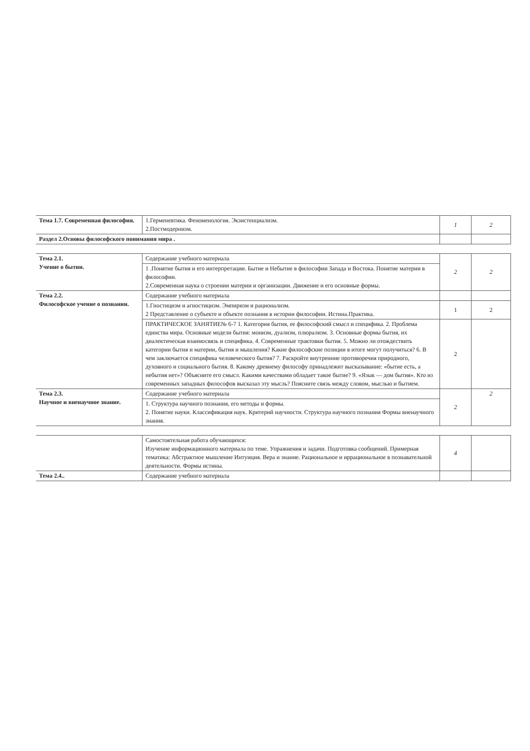| Тема 1.7. Современная философия. | 1.Герменевтика. Феноменология. Экзистенциализм. 2.Постмодернизм. | 1 | 2 |
| Раздел 2.Основы философского понимания мира . | | | |
| Тема 2.1. Учение о бытии. | Содержание учебного материала | 2 | 2 |
| | 1 .Понятие бытия и его интерпретации. Бытие и Небытие в философии Запада и Востока. Понятие материи в философии. 2.Современная наука о строении материи и организации. Движение и его основные формы. | | |
| Тема 2.2. Философское учение о познании. | Содержание учебного материала | | |
| | 1.Гностицизм и агностицизм. Эмпиризм и рационализм. 2 Представление о субъекте и объекте познания в истории философии. Истина.Практика. | 1 | 2 |
| | ПРАКТИЧЕСКОЕ ЗАНЯТИЕ№ 6-7 1. Категория бытия, ее философский смысл и специфика. 2. Проблема единства мира. Основные модели бытия: монизм, дуализм, плюрализм. 3. Основные формы бытия, их диалектическая взаимосвязь и специфика. 4. Современные трактовки бытия. 5. Можно ли отождествить категории бытия и материи, бытия и мышления? Какие философские позиции в итоге могут получиться? 6. В чем заключается специфика человеческого бытия? 7. Раскройте внутренние противоречия природного, духовного и социального бытия. 8. Какому древнему философу принадлежит высказывание: «бытие есть, а небытия нет»? Объясните его смысл. Какими качествами обладает такое бытие? 9. «Язык — дом бытия». Кто из современных западных философов высказал эту мысль? Поясните связь между словом, мыслью и бытием. | 2 | |
| Тема 2.3. Научное и вненаучное знание. | Содержание учебного материала | 2 | 2 |
| | 1. Структура научного познания, его методы и формы. 2. Понятие науки. Классификация наук. Критерий научности. Структура научного познания Формы вненаучного знания. | | |
| | Самостоятельная работа обучающихся: Изучение информационного материала по теме. Упражнения и задачи. Подготовка сообщений. Примерная тематика: Абстрактное мышление Интуиция. Вера и знание. Рациональное и иррациональное в познавательной деятельности. Формы истины. | 4 | |
| Тема 2.4.. | Содержание учебного материала | | |